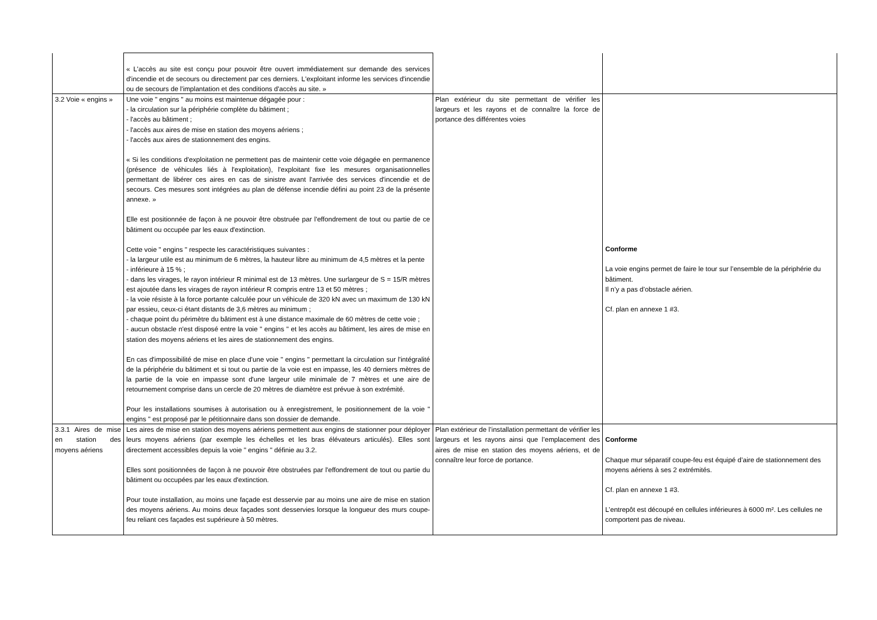| | « L'accès au site est conçu pour pouvoir être ouvert immédiatement sur demande des services d'incendie et de secours ou directement par ces derniers. L'exploitant informe les services d'incendie ou de secours de l'implantation et des conditions d'accès au site. » | | |
| 3.2 Voie « engins » | Une voie " engins " au moins est maintenue dégagée pour : - la circulation sur la périphérie complète du bâtiment ; - l'accès au bâtiment ; - l'accès aux aires de mise en station des moyens aériens ; - l'accès aux aires de stationnement des engins. « Si les conditions d'exploitation ne permettent pas de maintenir cette voie dégagée en permanence (présence de véhicules liés à l'exploitation), l'exploitant fixe les mesures organisationnelles permettant de libérer ces aires en cas de sinistre avant l'arrivée des services d'incendie et de secours. Ces mesures sont intégrées au plan de défense incendie défini au point 23 de la présente annexe. » Elle est positionnée de façon à ne pouvoir être obstruée par l'effondrement de tout ou partie de ce bâtiment ou occupée par les eaux d'extinction. Cette voie " engins " respecte les caractéristiques suivantes : - la largeur utile est au minimum de 6 mètres, la hauteur libre au minimum de 4,5 mètres et la pente - inférieure à 15 % ; - dans les virages, le rayon intérieur R minimal est de 13 mètres. Une surlargeur de S = 15/R mètres est ajoutée dans les virages de rayon intérieur R compris entre 13 et 50 mètres ; - la voie résiste à la force portante calculée pour un véhicule de 320 kN avec un maximum de 130 kN par essieu, ceux-ci étant distants de 3,6 mètres au minimum ; - chaque point du périmètre du bâtiment est à une distance maximale de 60 mètres de cette voie ; - aucun obstacle n'est disposé entre la voie " engins " et les accès au bâtiment, les aires de mise en station des moyens aériens et les aires de stationnement des engins. En cas d'impossibilité de mise en place d'une voie " engins " permettant la circulation sur l'intégralité de la périphérie du bâtiment et si tout ou partie de la voie est en impasse, les 40 derniers mètres de la partie de la voie en impasse sont d'une largeur utile minimale de 7 mètres et une aire de retournement comprise dans un cercle de 20 mètres de diamètre est prévue à son extrémité. Pour les installations soumises à autorisation ou à enregistrement, le positionnement de la voie " engins " est proposé par le pétitionnaire dans son dossier de demande. | Plan extérieur du site permettant de vérifier les largeurs et les rayons et de connaître la force de portance des différentes voies | Conforme La voie engins permet de faire le tour sur l’ensemble de la périphérie du bâtiment. Il n’y a pas d’obstacle aérien. Cf. plan en annexe 1 #3. |
| 3.3.1 Aires de mise en station des moyens aériens | Les aires de mise en station des moyens aériens permettent aux engins de stationner pour déployer leurs moyens aériens (par exemple les échelles et les bras élévateurs articulés). Elles sont directement accessibles depuis la voie " engins " définie au 3.2. Elles sont positionnées de façon à ne pouvoir être obstruées par l'effondrement de tout ou partie du bâtiment ou occupées par les eaux d'extinction. Pour toute installation, au moins une façade est desservie par au moins une aire de mise en station des moyens aériens. Au moins deux façades sont desservies lorsque la longueur des murs coupe-feu reliant ces façades est supérieure à 50 mètres. | Plan extérieur de l’installation permettant de vérifier les largeurs et les rayons ainsi que l’emplacement des aires de mise en station des moyens aériens, et de connaître leur force de portance. | Conforme Chaque mur séparatif coupe-feu est équipé d’aire de stationnement des moyens aériens à ses 2 extrémités. Cf. plan en annexe 1 #3. L’entrepôt est découpé en cellules inférieures à 6000 m². Les cellules ne comportent pas de niveau. |